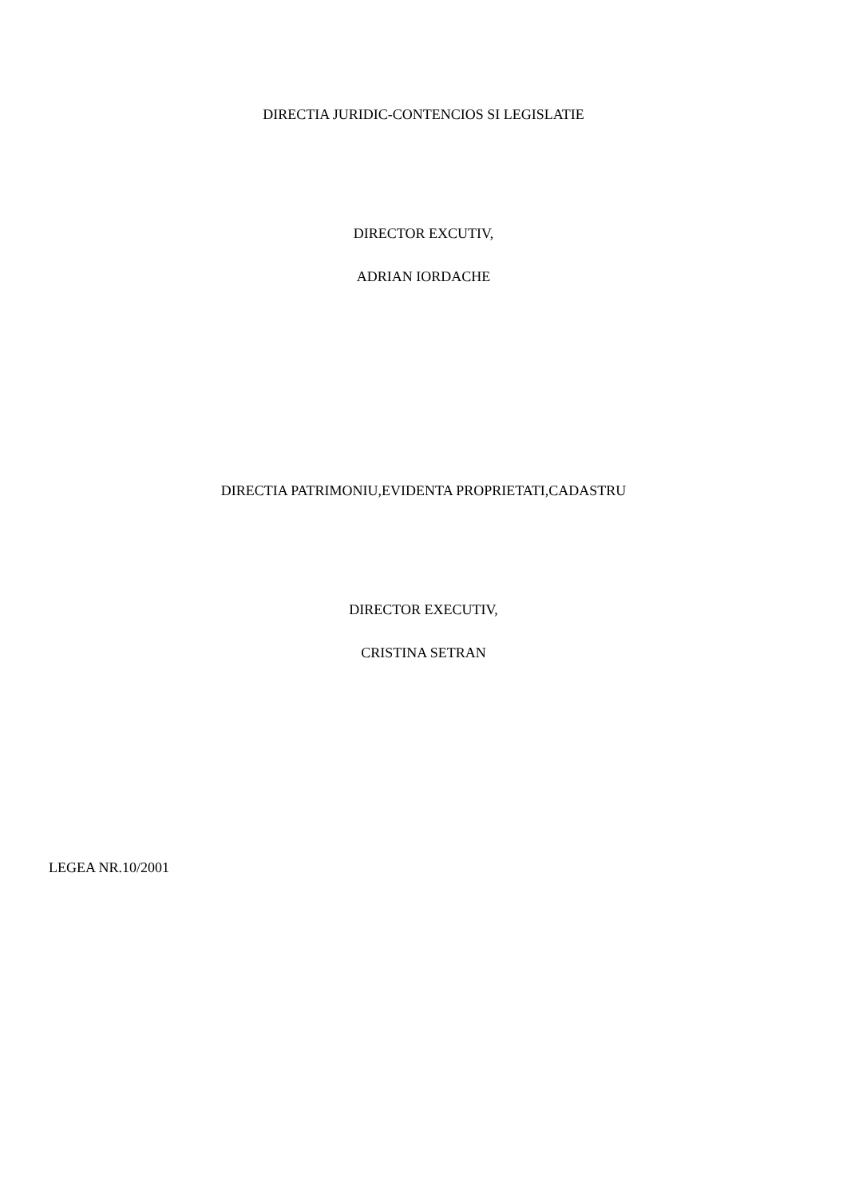DIRECTIA JURIDIC-CONTENCIOS SI LEGISLATIE
DIRECTOR EXCUTIV,
ADRIAN IORDACHE
DIRECTIA PATRIMONIU,EVIDENTA PROPRIETATI,CADASTRU
DIRECTOR EXECUTIV,
CRISTINA SETRAN
LEGEA NR.10/2001